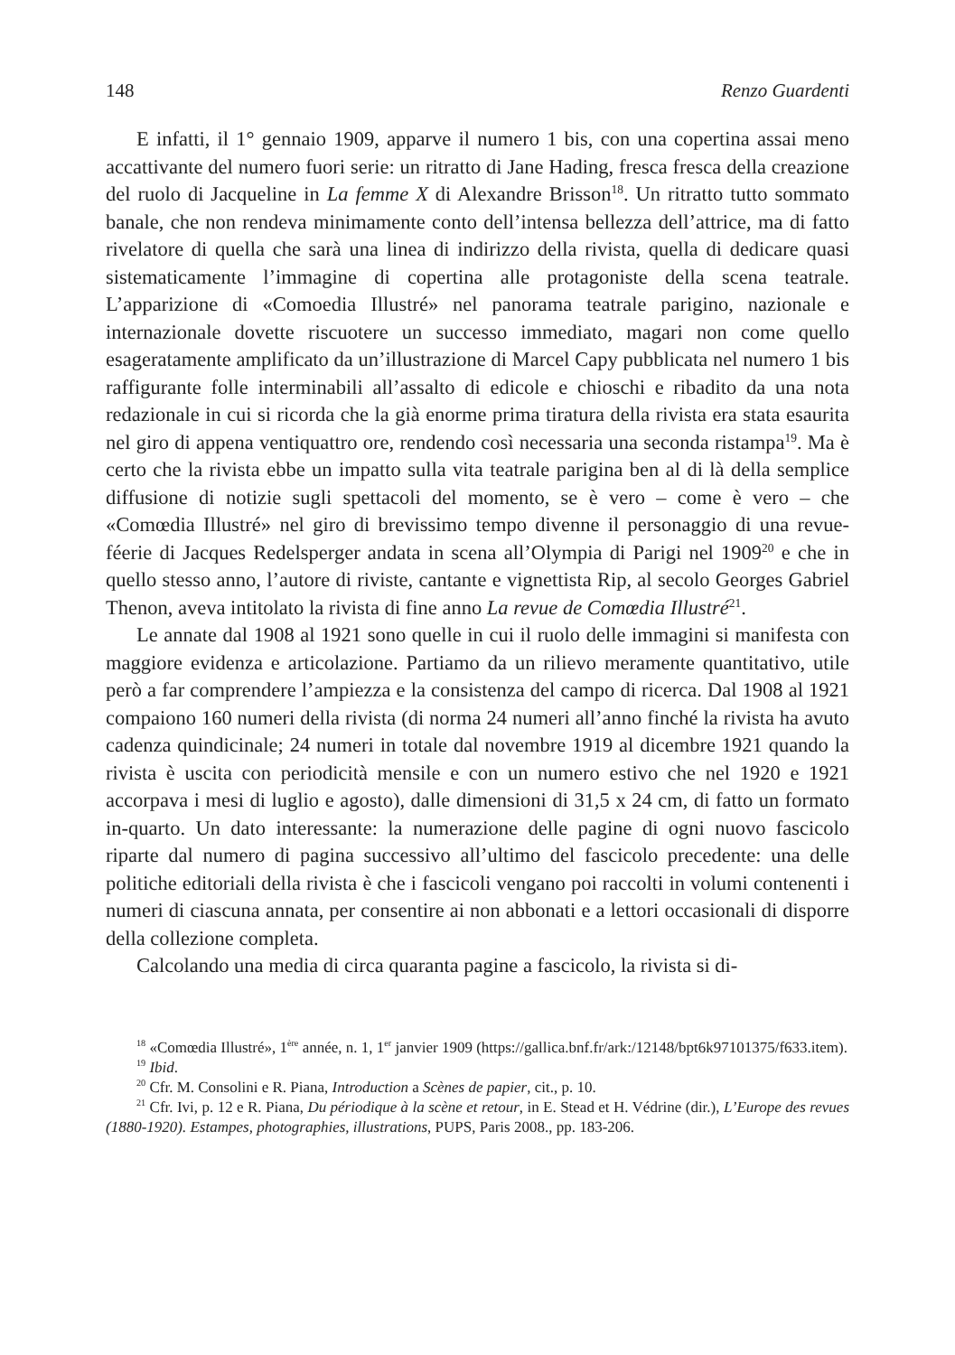148 Renzo Guardenti
E infatti, il 1° gennaio 1909, apparve il numero 1 bis, con una copertina assai meno accattivante del numero fuori serie: un ritratto di Jane Hading, fresca fresca della creazione del ruolo di Jacqueline in La femme X di Alexandre Brisson<sup>18</sup>. Un ritratto tutto sommato banale, che non rendeva minimamente conto dell’intensa bellezza dell’attrice, ma di fatto rivelatore di quella che sarà una linea di indirizzo della rivista, quella di dedicare quasi sistematicamente l’immagine di copertina alle protagoniste della scena teatrale. L’apparizione di «Comoedia Illustré» nel panorama teatrale parigino, nazionale e internazionale dovette riscuotere un successo immediato, magari non come quello esageratamente amplificato da un’illustrazione di Marcel Capy pubblicata nel numero 1 bis raffigurante folle interminabili all’assalto di edicole e chioschi e ribadito da una nota redazionale in cui si ricorda che la già enorme prima tiratura della rivista era stata esaurita nel giro di appena ventiquattro ore, rendendo così necessaria una seconda ristampa<sup>19</sup>. Ma è certo che la rivista ebbe un impatto sulla vita teatrale parigina ben al di là della semplice diffusione di notizie sugli spettacoli del momento, se è vero – come è vero – che «Comœdia Illustré» nel giro di brevissimo tempo divenne il personaggio di una revue-féerie di Jacques Redelsperger andata in scena all’Olympia di Parigi nel 1909<sup>20</sup> e che in quello stesso anno, l’autore di riviste, cantante e vignettista Rip, al secolo Georges Gabriel Thenon, aveva intitolato la rivista di fine anno La revue de Comœdia Illustré<sup>21</sup>.
Le annate dal 1908 al 1921 sono quelle in cui il ruolo delle immagini si manifesta con maggiore evidenza e articolazione. Partiamo da un rilievo meramente quantitativo, utile però a far comprendere l’ampiezza e la consistenza del campo di ricerca. Dal 1908 al 1921 compaiono 160 numeri della rivista (di norma 24 numeri all’anno finché la rivista ha avuto cadenza quindicinale; 24 numeri in totale dal novembre 1919 al dicembre 1921 quando la rivista è uscita con periodicità mensile e con un numero estivo che nel 1920 e 1921 accorpava i mesi di luglio e agosto), dalle dimensioni di 31,5 x 24 cm, di fatto un formato in-quarto. Un dato interessante: la numerazione delle pagine di ogni nuovo fascicolo riparte dal numero di pagina successivo all’ultimo del fascicolo precedente: una delle politiche editoriali della rivista è che i fascicoli vengano poi raccolti in volumi contenenti i numeri di ciascuna annata, per consentire ai non abbonati e a lettori occasionali di disporre della collezione completa.
Calcolando una media di circa quaranta pagine a fascicolo, la rivista si di-
<sup>18</sup> «Comœdia Illustré», 1<sup>ère</sup> année, n. 1, 1<sup>er</sup> janvier 1909 (https://gallica.bnf.fr/ark:/12148/bpt6k97101375/f633.item).
<sup>19</sup> Ibid.
<sup>20</sup> Cfr. M. Consolini e R. Piana, Introduction a Scènes de papier, cit., p. 10.
<sup>21</sup> Cfr. Ivi, p. 12 e R. Piana, Du périodique à la scène et retour, in E. Stead et H. Védrine (dir.), L’Europe des revues (1880-1920). Estampes, photographies, illustrations, PUPS, Paris 2008., pp. 183-206.